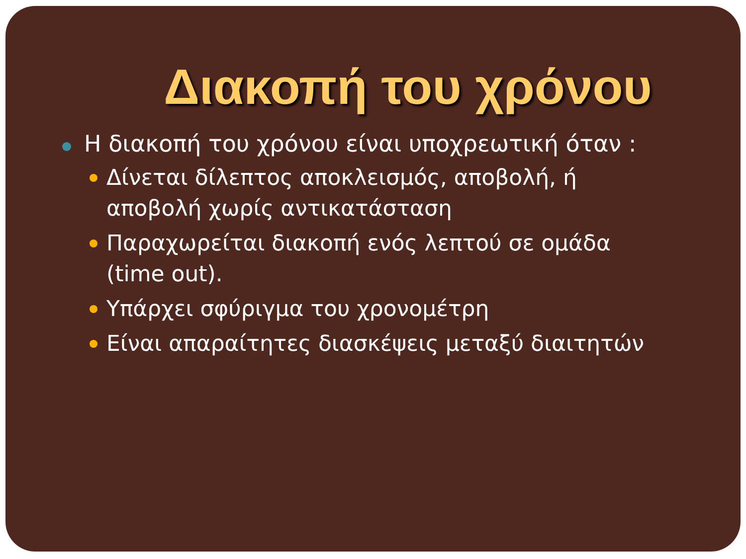Διακοπή του χρόνου
Η διακοπή του χρόνου είναι υποχρεωτική όταν :
Δίνεται δίλεπτος αποκλεισμός, αποβολή, ή αποβολή χωρίς αντικατάσταση
Παραχωρείται διακοπή ενός λεπτού σε ομάδα (time out).
Υπάρχει σφύριγμα του χρονομέτρη
Είναι απαραίτητες διασκέψεις μεταξύ διαιτητών